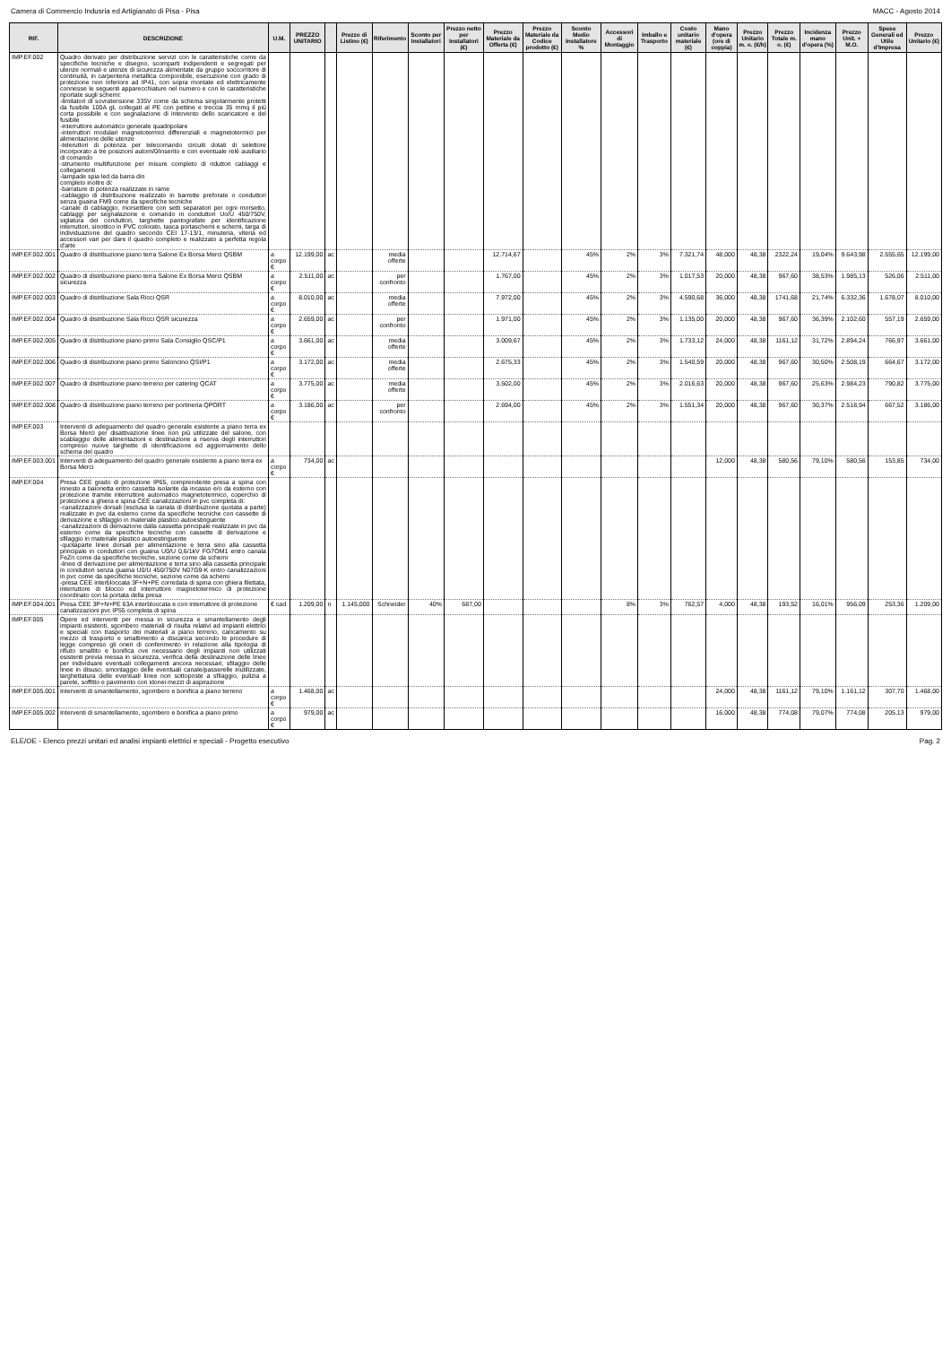Camera di Commercio Indusria ed Artigianato di Pisa - Pisa MACC - Agosto 2014
| RIF. | DESCRIZIONE | U.M. | PREZZO UNITARIO | | Prezzo di Listino (€) | Riferimento | Sconto per Installatori | Prezzo netto per Installatori (€) | Prezzo Materiale da Offerta (€) | Prezzo Materiale da Codice prodotto (€) | Sconto Medio Installatore % | Accessori di Montaggio | Imballo e Trasporto | Costo unitario materiale (€) | Mano d'opera (ore di coppia) | Prezzo Unitario m. o. (€/h) | Prezzo Totale m. o. (€) | Incidenza mano d'opera (%) | Prezzo Unit. + M.O. | Spese Generali ed Utile d'Impresa | Prezzo Unitario (€) |
| --- | --- | --- | --- | --- | --- | --- | --- | --- | --- | --- | --- | --- | --- | --- | --- | --- | --- | --- | --- | --- | --- |
| IMP.EF.002 | Quadro derivato per distribuzione servizi con le caratteristiche come da specifiche tecniche e disegno, scomparti indipendenti e segregati per utenze normali e utenze di sicurezza alimentate da gruppo soccorritore di continuità, in carpenteria metallica componibile, esecuzione con grado di protezione non inferiore ad IP41, con sopra montate ed elettricamente connesse le seguenti apparecchiature nel numero e con le caratteristiche riportate sugli schemi: -limitatori di sovratensione 335V come da schema singolarmente protetti da fusibile 100A gL collegati al PE con pettine e treccia 35 mmq il più corta possibile e con segnalazione di intervento dello scaricatore e del fusibile -interruttore automatico generale quadripolare -interruttori modulari magnetotermici differenziali e magnetotermici per alimentazione delle utenze -teleruttori di potenza per telecomando circuiti dotati di selettore incorporato a tre posizioni autom/0/inserito e con eventuale relè ausiliario di comando -strumento multifunzione per misure completo di riduttori cablaggi e collegamenti -lampade spia led da barra din completo inoltre di: -barrature di potenza realizzate in rame -cablaggio di distribuzione realizzato in barrette preforate o conduttori senza guaina FM9 come da specifiche tecniche -canale di cablaggio, morsettiere con setti separatori per ogni morsetto, cablaggi per segnalazione e comando in conduttori Uo/U 450/750V, siglatura dei conduttori, targhette pantografate per identificazione interruttori, sinottico in PVC colorato, tasca portaschemi e schemi, targa di individuazione del quadro secondo CEI 17-13/1, minuteria, viteria ed accessori vari per dare il quadro completo e realizzato a perfetta regola d'arte | | | | | | | | | | | | | | | | | | | | |
| IMP.EF.002.001 | Quadro di distribuzione piano terra Salone Ex Borsa Merci QSBM | a corpo € | 12.199,00 | ac | | media offerte | | | 12.714,67 | | 45% | 2% | 3% | 7.321,74 | 48,000 | 48,38 | 2322,24 | 19,04% | 9.643,98 | 2.555,65 | 12.199,00 |
| IMP.EF.002.002 | Quadro di distribuzione piano terra Salone Ex Borsa Merci QSBM sicurezza | a corpo € | 2.511,00 | ac | | per confronto | | | 1.767,00 | | 45% | 2% | 3% | 1.017,53 | 20,000 | 48,38 | 967,60 | 38,53% | 1.985,13 | 526,06 | 2.511,00 |
| IMP.EF.002.003 | Quadro di distribuzione Sala Ricci QSR | a corpo € | 8.010,00 | ac | | media offerte | | | 7.972,00 | | 45% | 2% | 3% | 4.590,68 | 36,000 | 48,38 | 1741,68 | 21,74% | 6.332,36 | 1.678,07 | 8.010,00 |
| IMP.EF.002.004 | Quadro di distribuzione Sala Ricci QSR sicurezza | a corpo € | 2.659,00 | ac | | per confronto | | | 1.971,00 | | 45% | 2% | 3% | 1.135,00 | 20,000 | 48,38 | 967,60 | 36,39% | 2.102,60 | 557,19 | 2.659,00 |
| IMP.EF.002.005 | Quadro di distribuzione piano primo Sala Consiglio QSC/P1 | a corpo € | 3.661,00 | ac | | media offerte | | | 3.009,67 | | 45% | 2% | 3% | 1.733,12 | 24,000 | 48,38 | 1161,12 | 31,72% | 2.894,24 | 766,97 | 3.661,00 |
| IMP.EF.002.006 | Quadro di distribuzione piano primo Saloncino QSI/P1 | a corpo € | 3.172,00 | ac | | media offerte | | | 2.675,33 | | 45% | 2% | 3% | 1.540,59 | 20,000 | 48,38 | 967,60 | 30,50% | 2.508,19 | 664,67 | 3.172,00 |
| IMP.EF.002.007 | Quadro di distribuzione piano terreno per catering QCAT | a corpo € | 3.775,00 | ac | | media offerte | | | 3.502,00 | | 45% | 2% | 3% | 2.016,63 | 20,000 | 48,38 | 967,60 | 25,63% | 2.984,23 | 790,82 | 3.775,00 |
| IMP.EF.002.008 | Quadro di distribuzione piano terreno per portineria QPORT | a corpo € | 3.186,00 | ac | | per confronto | | | 2.694,00 | | 45% | 2% | 3% | 1.551,34 | 20,000 | 48,38 | 967,60 | 30,37% | 2.518,94 | 667,52 | 3.186,00 |
| IMP.EF.003 | Interventi di adeguamento del quadro generale esistente a piano terra ex Borsa Merci per disattivazione linee non più utilizzate del salone, con scablaggio delle alimentazioni e destinazione a riserva degli interruttori compreso nuove targhette di identificazione ed aggiornamento dello schema del quadro | | | | | | | | | | | | | | | | | | | | |
| IMP.EF.003.001 | Interventi di adeguamento del quadro generale esistente a piano terra ex Borsa Merci | a corpo € | 734,00 | ac | | | | | | | | | | | 12,000 | 48,38 | 580,56 | 79,10% | 580,56 | 153,85 | 734,00 |
| IMP.EF.004 | Presa CEE grado di protezione IP65, comprendente presa a spina con innesto a baionetta entro cassetta isolante da incasso e/o da esterno con protezione tramite interruttore automatico magnetotermico, coperchio di protezione a ghiera e spina CEE canalizzazioni in pvc completa di: -canalizzazioni dorsali (esclusa la canala di distribuzione quotata a parte) realizzate in pvc da esterno come da specifiche tecniche con cassette di derivazione e sfilaggio in materiale plastico autoestinguente -canalizzazioni di derivazione dalla cassetta principale realizzate in pvc da esterno come da specifiche tecniche con cassette di derivazione e sfilaggio in materiale plastico autoestinguente -quotaparte linee dorsali per alimentazione e terra sino alla cassetta principale in conduttori con guaina U0/U 0,6/1kV FG7OM1 entro canala FeZn come da specifiche tecniche, sezione come da schemi -linee di derivazione per alimentazione e terra sino alla cassetta principale in conduttori senza guaina U0/U 450/750V N07G9-K entro canalizzazioni in pvc come da specifiche tecniche, sezione come da schemi -presa CEE interbloccata 3F+N+PE corredata di spina con ghiera filettata, interruttore di blocco ed interruttore magnetotermico di protezione coordinato con la portata della presa | | | | | | | | | | | | | | | | | | | | |
| IMP.EF.004.001 | Presa CEE 3P+N+PE 63A interbloccata e con interruttore di protezione canalizzazioni pvc IP55 completa di spina | € cad | 1.209,00 | n | 1.145,000 | Schneider | 40% | 687,00 | | | | 8% | 3% | 762,57 | 4,000 | 48,38 | 193,52 | 16,01% | 956,09 | 253,36 | 1.209,00 |
| IMP.EF.005 | Opere ed interventi per messa in sicurezza e smantellamento degli impianti esistenti, sgombero materiali di risulta relativi ad impianti elettrici e speciali con trasporto dei materiali a piano terreno, caricamento su mezzo di trasporto e smaltimento a discarica secondo le procedure di legge compreso gli oneri di conferimento in relazione alla tipologia di rifiuto smaltito e bonifica ove necessario degli impianti non utilizzati esistenti previa messa in sicurezza, verifica della destinazione delle linee per individuare eventuali collegamenti ancora necessari, sfilaggio delle linee in disuso, smontaggio delle eventuali canale/passerelle inutilizzate, targhettatura delle eventuali linee non sottoposte a sfilaggio, pulizia a parete, soffitto e pavimento con idonei mezzi di aspirazione | | | | | | | | | | | | | | | | | | | | |
| IMP.EF.005.001 | Interventi di smantellamento, sgombero e bonifica a piano terreno | a corpo € | 1.468,00 | ac | | | | | | | | | | | 24,000 | 48,38 | 1161,12 | 79,10% | 1.161,12 | 307,70 | 1.468,00 |
| IMP.EF.005.002 | Interventi di smantellamento, sgombero e bonifica a piano primo | a corpo € | 979,00 | ac | | | | | | | | | | | 16,000 | 48,38 | 774,08 | 79,07% | 774,08 | 205,13 | 979,00 |
ELE/OE - Elenco prezzi unitari ed analisi impianti elettrici e speciali - Progetto esecutivo Pag. 2